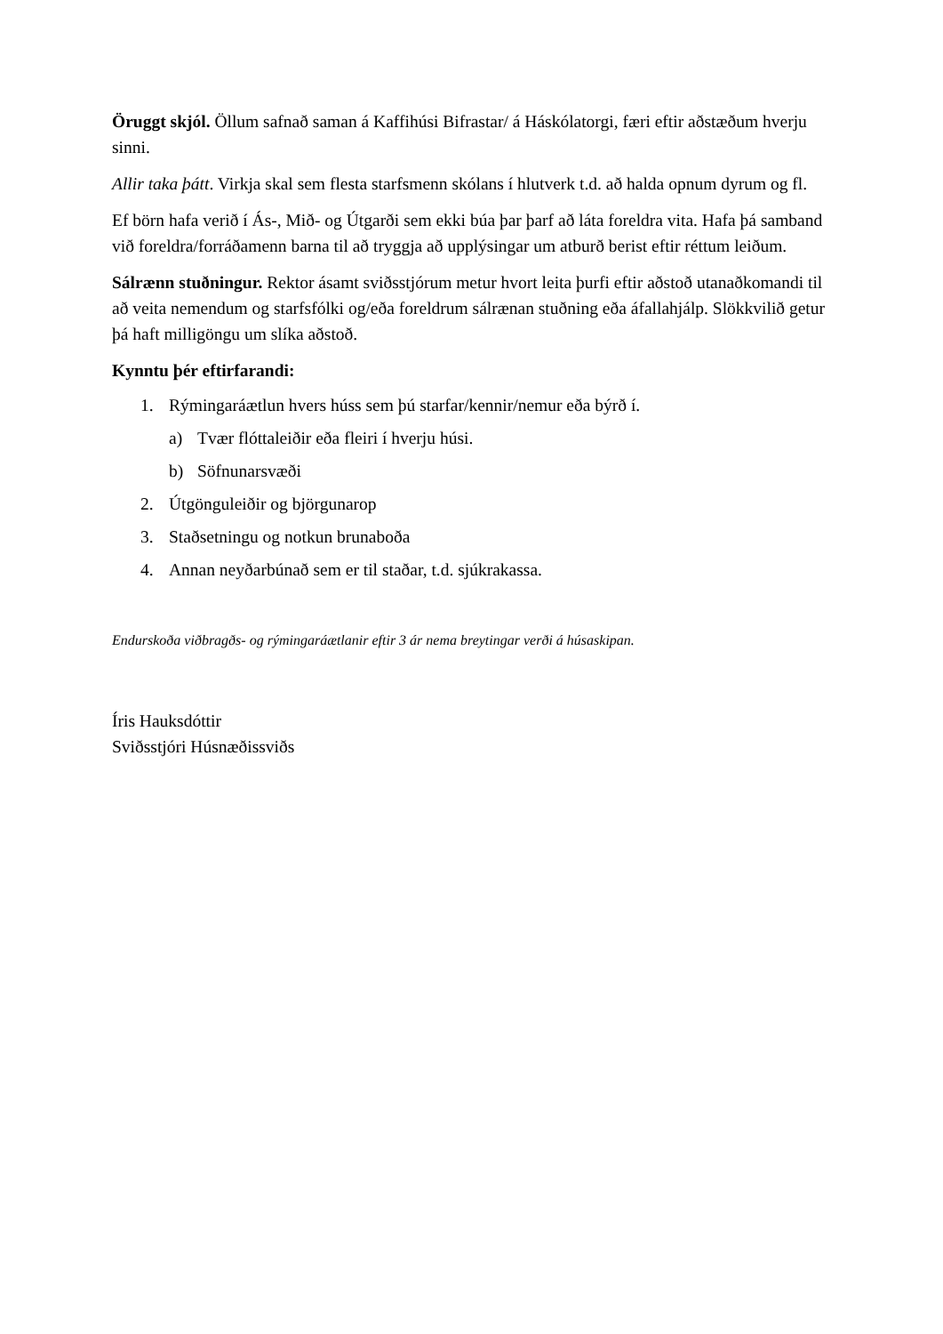Öruggt skjól. Öllum safnað saman á Kaffihúsi Bifrastar/ á Háskólatorgi, færi eftir aðstæðum hverju sinni.
Allir taka þátt. Virkja skal sem flesta starfsmenn skólans í hlutverk t.d. að halda opnum dyrum og fl.
Ef börn hafa verið í Ás-, Mið- og Útgarði sem ekki búa þar þarf að láta foreldra vita. Hafa þá samband við foreldra/forráðamenn barna til að tryggja að upplýsingar um atburð berist eftir réttum leiðum.
Sálrænn stuðningur. Rektor ásamt sviðsstjórum metur hvort leita þurfi eftir aðstoð utanaðkomandi til að veita nemendum og starfsfólki og/eða foreldrum sálrænan stuðning eða áfallahjálp. Slökkvilið getur þá haft milligöngu um slíka aðstoð.
Kynntu þér eftirfarandi:
1. Rýmingaráætlun hvers húss sem þú starfar/kennir/nemur eða býrð í.
a) Tvær flóttaleiðir eða fleiri í hverju húsi.
b) Söfnunarsvæði
2. Útgönguleiðir og björgunarop
3. Staðsetningu og notkun brunaboða
4. Annan neyðarbúnað sem er til staðar, t.d. sjúkrakassa.
Endurskoða viðbragðs- og rýmingaráætlanir eftir 3 ár nema breytingar verði á húsaskipan.
Íris Hauksdóttir
Sviðsstjóri Húsnæðissviðs